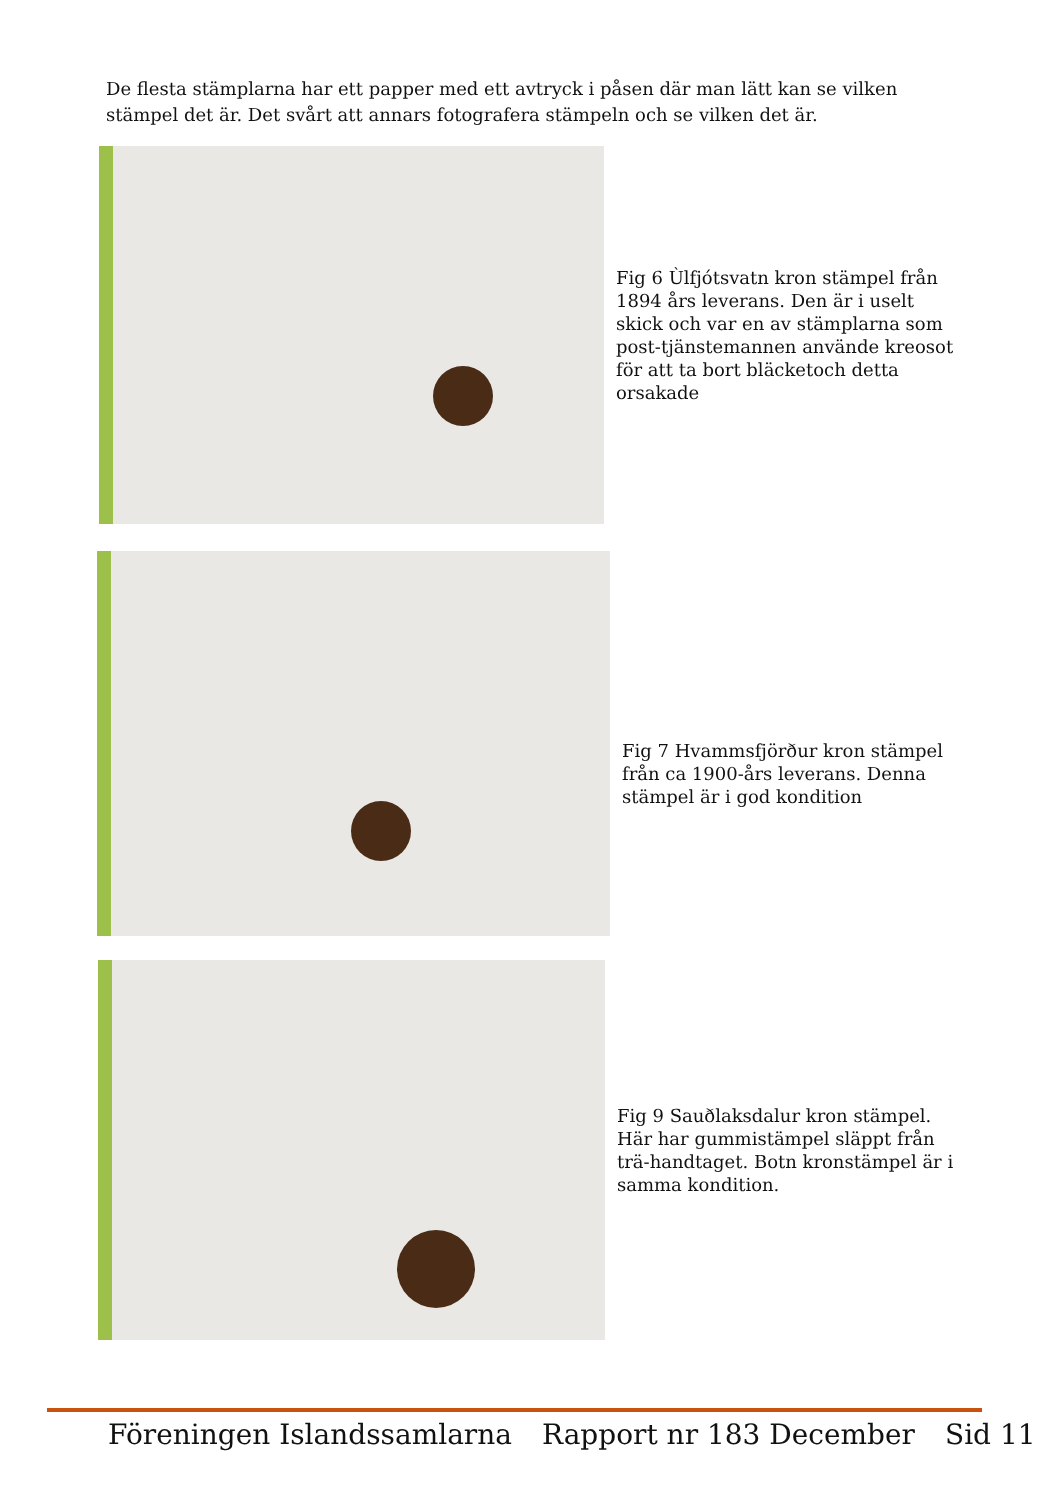De flesta stämplarna har ett papper med ett avtryck i påsen där man lätt kan se vilken stämpel det är. Det svårt att annars fotografera stämpeln och se vilken det är.
Fig 6 Ùlfjótsvatn kron stämpel från 1894 års leverans. Den är i uselt skick och var en av stämplarna som post-tjänstemannen använde kreosot för att ta bort bläcketoch detta orsakade
Fig 7 Hvammsfjörður kron stämpel från ca 1900-års leverans. Denna stämpel är i god kondition
Fig 9 Sauðlaksdalur kron stämpel. Här har gummistämpel släppt från trä-handtaget. Botn kronstämpel är i samma kondition.
Föreningen Islandssamlarna Rapport nr 183 December Sid 11